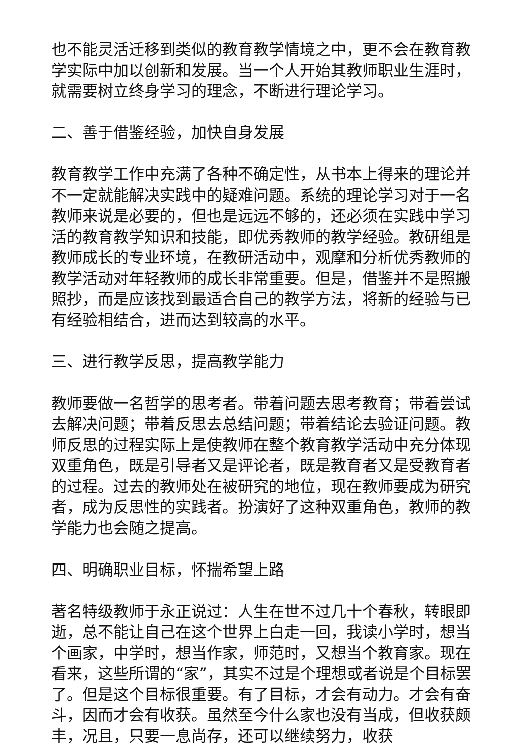也不能灵活迁移到类似的教育教学情境之中，更不会在教育教学实际中加以创新和发展。当一个人开始其教师职业生涯时，就需要树立终身学习的理念，不断进行理论学习。
二、善于借鉴经验，加快自身发展
教育教学工作中充满了各种不确定性，从书本上得来的理论并不一定就能解决实践中的疑难问题。系统的理论学习对于一名教师来说是必要的，但也是远远不够的，还必须在实践中学习活的教育教学知识和技能，即优秀教师的教学经验。教研组是教师成长的专业环境，在教研活动中，观摩和分析优秀教师的教学活动对年轻教师的成长非常重要。但是，借鉴并不是照搬照抄，而是应该找到最适合自己的教学方法，将新的经验与已有经验相结合，进而达到较高的水平。
三、进行教学反思，提高教学能力
教师要做一名哲学的思考者。带着问题去思考教育；带着尝试去解决问题；带着反思去总结问题；带着结论去验证问题。教师反思的过程实际上是使教师在整个教育教学活动中充分体现双重角色，既是引导者又是评论者，既是教育者又是受教育者的过程。过去的教师处在被研究的地位，现在教师要成为研究者，成为反思性的实践者。扮演好了这种双重角色，教师的教学能力也会随之提高。
四、明确职业目标，怀揣希望上路
著名特级教师于永正说过：人生在世不过几十个春秋，转眼即逝，总不能让自己在这个世界上白走一回，我读小学时，想当个画家，中学时，想当作家，师范时，又想当个教育家。现在看来，这些所谓的“家”，其实不过是个理想或者说是个目标罢了。但是这个目标很重要。有了目标，才会有动力。才会有奋斗，因而才会有收获。虽然至今什么家也没有当成，但收获颇丰，况且，只要一息尚存，还可以继续努力，收获